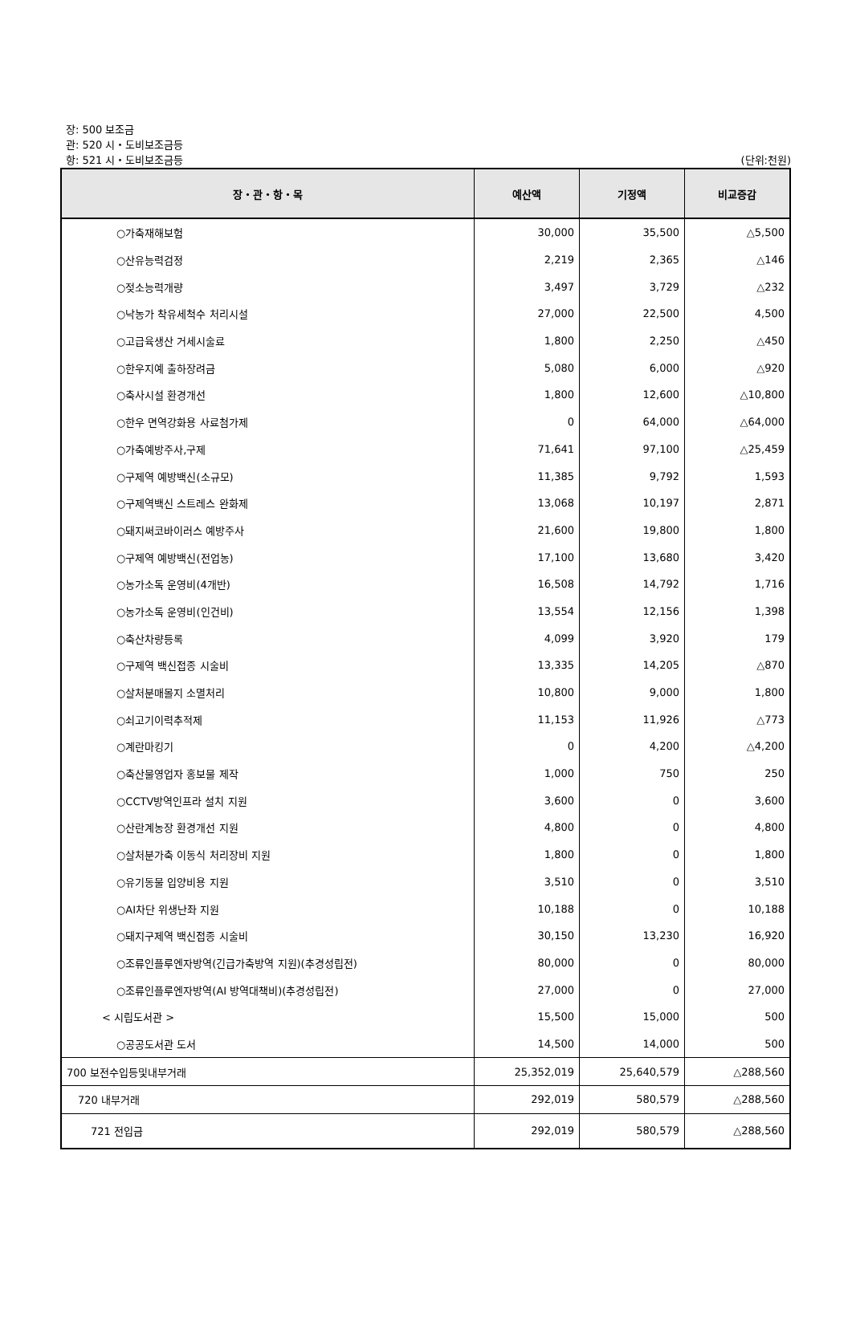장: 500 보조금
관: 520 시・도비보조금등
항: 521 시・도비보조금등 (단위:천원)
| 장・관・항・목 | 예산액 | 기정액 | 비교증감 |
| --- | --- | --- | --- |
| ○가축재해보험 | 30,000 | 35,500 | △5,500 |
| ○산유능력검정 | 2,219 | 2,365 | △146 |
| ○젖소능력개량 | 3,497 | 3,729 | △232 |
| ○낙농가 착유세척수 처리시설 | 27,000 | 22,500 | 4,500 |
| ○고급육생산 거세시술료 | 1,800 | 2,250 | △450 |
| ○한우지예 출하장려금 | 5,080 | 6,000 | △920 |
| ○축사시설 환경개선 | 1,800 | 12,600 | △10,800 |
| ○한우 면역강화용 사료첨가제 | 0 | 64,000 | △64,000 |
| ○가축예방주사,구제 | 71,641 | 97,100 | △25,459 |
| ○구제역 예방백신(소규모) | 11,385 | 9,792 | 1,593 |
| ○구제역백신 스트레스 완화제 | 13,068 | 10,197 | 2,871 |
| ○돼지써코바이러스 예방주사 | 21,600 | 19,800 | 1,800 |
| ○구제역 예방백신(전업농) | 17,100 | 13,680 | 3,420 |
| ○농가소독 운영비(4개반) | 16,508 | 14,792 | 1,716 |
| ○농가소독 운영비(인건비) | 13,554 | 12,156 | 1,398 |
| ○축산차량등록 | 4,099 | 3,920 | 179 |
| ○구제역 백신접종 시술비 | 13,335 | 14,205 | △870 |
| ○살처분매몰지 소멸처리 | 10,800 | 9,000 | 1,800 |
| ○쇠고기이력추적제 | 11,153 | 11,926 | △773 |
| ○계란마킹기 | 0 | 4,200 | △4,200 |
| ○축산물영업자 홍보물 제작 | 1,000 | 750 | 250 |
| ○CCTV방역인프라 설치 지원 | 3,600 | 0 | 3,600 |
| ○산란계농장 환경개선 지원 | 4,800 | 0 | 4,800 |
| ○살처분가축 이동식 처리장비 지원 | 1,800 | 0 | 1,800 |
| ○유기동물 입양비용 지원 | 3,510 | 0 | 3,510 |
| ○AI차단 위생난좌 지원 | 10,188 | 0 | 10,188 |
| ○돼지구제역 백신접종 시술비 | 30,150 | 13,230 | 16,920 |
| ○조류인플루엔자방역(긴급가축방역 지원)(추경성립전) | 80,000 | 0 | 80,000 |
| ○조류인플루엔자방역(AI 방역대책비)(추경성립전) | 27,000 | 0 | 27,000 |
| < 시립도서관 > | 15,500 | 15,000 | 500 |
| ○공공도서관 도서 | 14,500 | 14,000 | 500 |
| 700 보전수입등및내부거래 | 25,352,019 | 25,640,579 | △288,560 |
| 720 내부거래 | 292,019 | 580,579 | △288,560 |
| 721 전입금 | 292,019 | 580,579 | △288,560 |